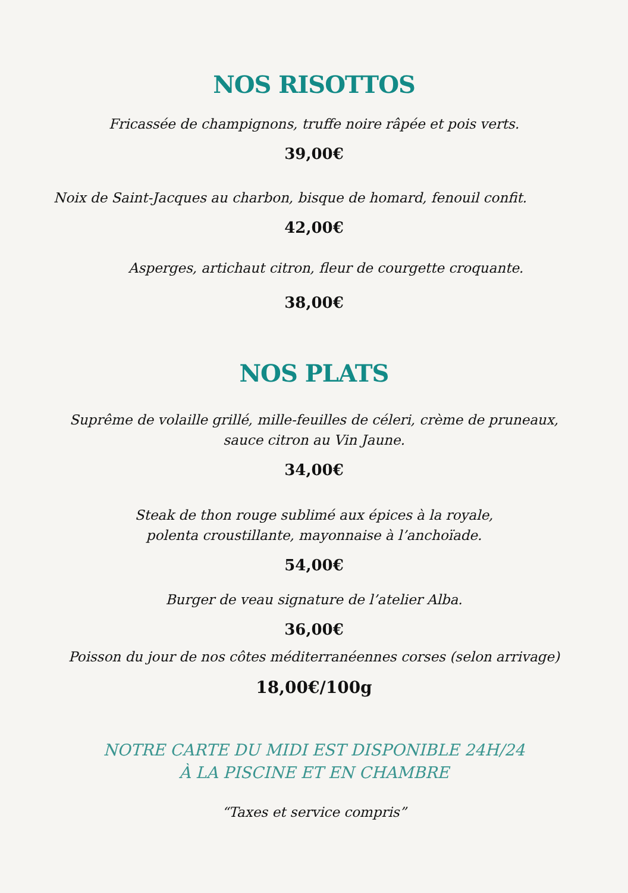NOS RISOTTOS
Fricassée de champignons, truffe noire râpée et pois verts.
39,00€
Noix de Saint-Jacques au charbon, bisque de homard, fenouil confit.
42,00€
Asperges, artichaut citron, fleur de courgette croquante.
38,00€
NOS PLATS
Suprême de volaille grillé, mille-feuilles de céleri, crème de pruneaux,
sauce citron au Vin Jaune.
34,00€
Steak de thon rouge sublimé aux épices à la royale,
polenta croustillante, mayonnaise à l’anchoïade.
54,00€
Burger de veau signature de l’atelier Alba.
36,00€
Poisson du jour de nos côtes méditerranéennes corses (selon arrivage)
18,00€/100g
NOTRE CARTE DU MIDI EST DISPONIBLE 24H/24
À LA PISCINE ET EN CHAMBRE
“Taxes et service compris”